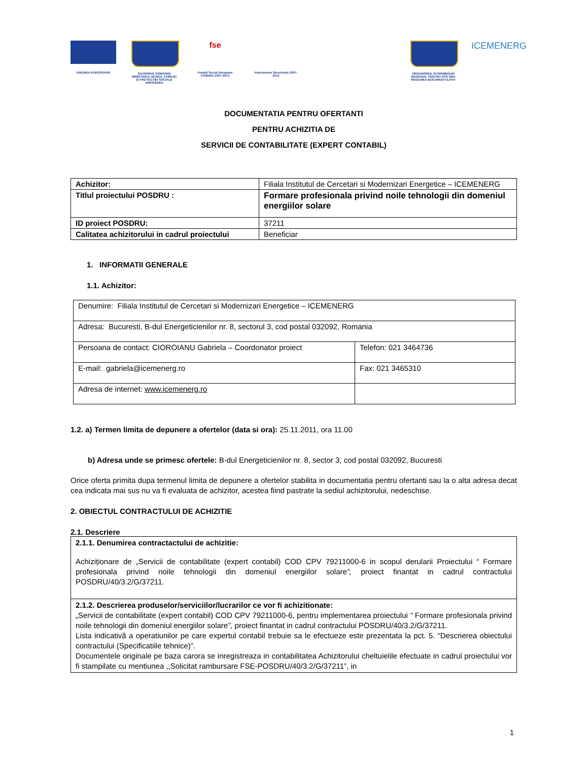UNIUNEA EUROPEANĂ GUVERNUL ROMÂNIEI MINISTERUL MUNCII, FAMILIEI ȘI PROTECȚIEI SOCIALE AMPOSDRU
fse
Fondul Social European POSDRU 2007-2013
Instrumente Structurale 2007-2013
ORGANISMUL INTERMEDIAR REGIONAL PENTRU POS DRU REGIUNEA BUCUREȘTI ILFOV
ICEMENERG
DOCUMENTATIA PENTRU OFERTANTI
PENTRU ACHIZITIA DE
SERVICII DE CONTABILITATE (EXPERT CONTABIL)
| Achizitor: | Filiala Institutul de Cercetari si Modernizari Energetice – ICEMENERG |
| Titlul proiectului POSDRU : | Formare profesionala privind noile tehnologii din domeniul energiilor solare |
| ID proiect POSDRU: | 37211 |
| Calitatea achizitorului in cadrul proiectului | Beneficiar |
1. INFORMATII GENERALE
1.1. Achizitor:
| Denumire: Filiala Institutul de Cercetari si Modernizari Energetice – ICEMENERG | |
| Adresa: Bucuresti, B-dul Energeticienilor nr. 8, sectorul 3, cod postal 032092, Romania | |
| Persoana de contact: CIOROIANU Gabriela – Coordonator proiect | Telefon: 021 3464736 |
| E-mail: gabriela@icemenerg.ro | Fax: 021 3465310 |
| Adresa de internet: www.icemenerg.ro | |
1.2. a) Termen limita de depunere a ofertelor (data si ora): 25.11.2011, ora 11.00
b) Adresa unde se primesc ofertele: B-dul Energeticienilor nr. 8, sector 3, cod postal 032092, Bucuresti
Orice oferta primita dupa termenul limita de depunere a ofertelor stabilita in documentatia pentru ofertanti sau la o alta adresa decat cea indicata mai sus nu va fi evaluata de achizitor, acestea fiind pastrate la sediul achizitorului, nedeschise.
2. OBIECTUL CONTRACTULUI DE ACHIZITIE
2.1. Descriere
| 2.1.1. Denumirea contractactului de achizitie: Achiziționare de „Servicii de contabilitate (expert contabil) COD CPV 79211000-6 in scopul derularii Proiectului “ Formare profesionala privind noile tehnologii din domeniul energiilor solare ”, proiect finantat in cadrul contractului POSDRU/40/3.2/G/37211. |
| 2.1.2. Descrierea produselor/serviciilor/lucrarilor ce vor fi achizitionate: „Servicii de contabilitate (expert contabil) COD CPV 79211000-6, pentru implementarea proiectului “ Formare profesionala privind noile tehnologii din domeniul energiilor solare ”, proiect finantat in cadrul contractului POSDRU/40/3.2/G/37211. Lista indicativă a operatiunilor pe care expertul contabil trebuie sa le efectueze este prezentata la pct. 5. “Descrierea obiectului contractului (Specificatiile tehnice)”. Documentele originale pe baza carora se inregistreaza in contabilitatea Achizitorului cheltuielile efectuate in cadrul proiectului vor fi stampilate cu mentiunea ,,Solicitat rambursare FSE-POSDRU/40/3.2/G/37211”, in |
1